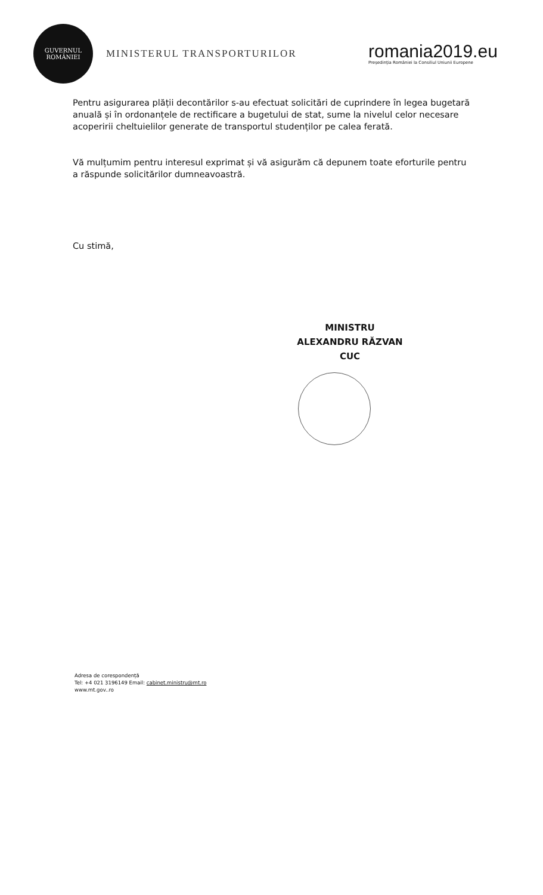GUVERNUL
ROMÂNIEI
MINISTERUL TRANSPORTURILOR
romania2019.eu
Președinția României la Consiliul Uniunii Europene
Pentru asigurarea plății decontărilor s-au efectuat solicitări de cuprindere în legea bugetară anuală și în ordonanțele de rectificare a bugetului de stat, sume la nivelul celor necesare acoperirii cheltuielilor generate de transportul studenților pe calea ferată.
Vă mulțumim pentru interesul exprimat și vă asigurăm că depunem toate eforturile pentru a răspunde solicitărilor dumneavoastră.
Cu stimă,
MINISTRU
ALEXANDRU RĂZVAN CUC
Adresa de corespondență
Tel: +4 021 3196149 Email: cabinet.ministru@mt.ro
www.mt.gov..ro